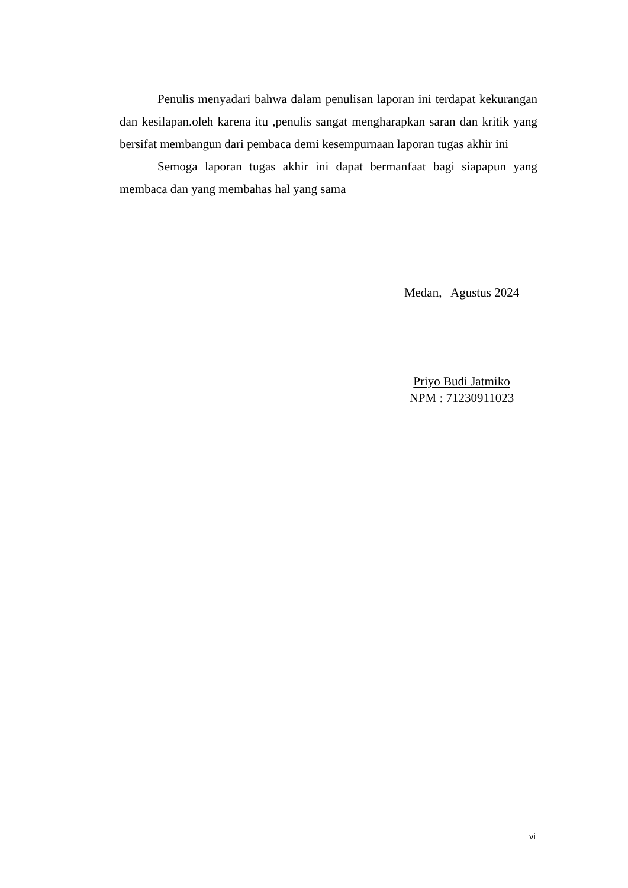Penulis menyadari bahwa dalam penulisan laporan ini terdapat kekurangan dan kesilapan.oleh karena itu ,penulis sangat mengharapkan saran dan kritik yang bersifat membangun dari pembaca demi kesempurnaan laporan tugas akhir ini
Semoga laporan tugas akhir ini dapat bermanfaat bagi siapapun yang membaca dan yang membahas hal yang sama
Medan, Agustus 2024
Priyo Budi Jatmiko
NPM : 71230911023
vi